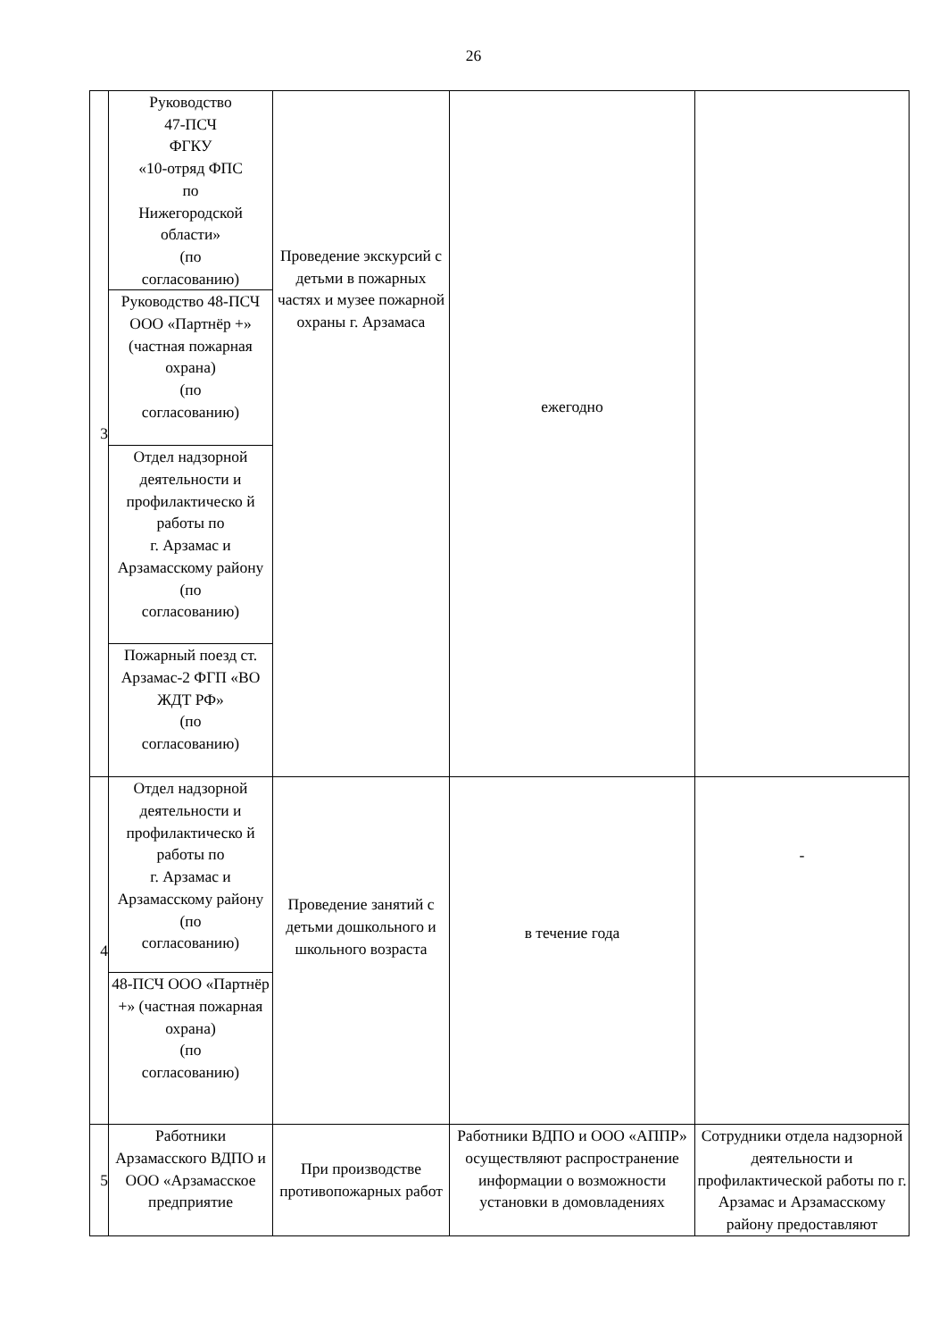26
| 3 | Руководство 47-ПСЧ ФГКУ «10-отряд ФПС по Нижегородской области» (по согласованию) | Проведение экскурсий с детьми в пожарных частях и музее пожарной охраны г. Арзамаса | ежегодно | |
| | Руководство 48-ПСЧ ООО «Партнёр +» (частная пожарная охрана) (по согласованию) | | | |
| | Отдел надзорной деятельности и профилактическо й работы по г. Арзамас и Арзамасскому району (по согласованию) | | | |
| | Пожарный поезд ст. Арзамас-2 ФГП «ВО ЖДТ РФ» (по согласованию) | | | |
| 4 | Отдел надзорной деятельности и профилактическо й работы по г. Арзамас и Арзамасскому району (по согласованию) | Проведение занятий с детьми дошкольного и школьного возраста | в течение года | - |
| | 48-ПСЧ ООО «Партнёр +» (частная пожарная охрана) (по согласованию) | | | |
| 5 | Работники Арзамасского ВДПО и ООО «Арзамасское предприятие | При производстве противопожарных работ | Работники ВДПО и ООО «АППР» осуществляют распространение информации о возможности установки в домовладениях | Сотрудники отдела надзорной деятельности и профилактической работы по г. Арзамас и Арзамасскому району предоставляют |